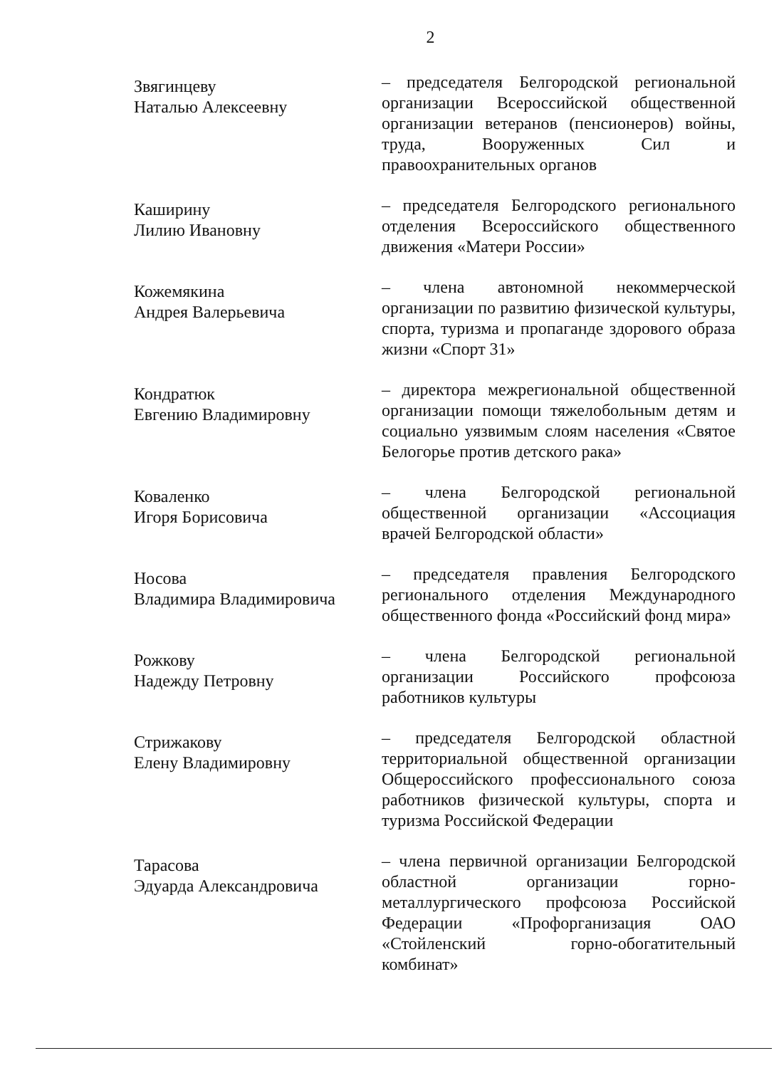2
Звягинцеву
Наталью Алексеевну
– председателя Белгородской региональной организации Всероссийской общественной организации ветеранов (пенсионеров) войны, труда, Вооруженных Сил и правоохранительных органов
Каширину
Лилию Ивановну
– председателя Белгородского регионального отделения Всероссийского общественного движения «Матери России»
Кожемякина
Андрея Валерьевича
– члена автономной некоммерческой организации по развитию физической культуры, спорта, туризма и пропаганде здорового образа жизни «Спорт 31»
Кондратюк
Евгению Владимировну
– директора межрегиональной общественной организации помощи тяжелобольным детям и социально уязвимым слоям населения «Святое Белогорье против детского рака»
Коваленко
Игоря Борисовича
– члена Белгородской региональной общественной организации «Ассоциация врачей Белгородской области»
Носова
Владимира Владимировича
– председателя правления Белгородского регионального отделения Международного общественного фонда «Российский фонд мира»
Рожкову
Надежду Петровну
– члена Белгородской региональной организации Российского профсоюза работников культуры
Стрижакову
Елену Владимировну
– председателя Белгородской областной территориальной общественной организации Общероссийского профессионального союза работников физической культуры, спорта и туризма Российской Федерации
Тарасова
Эдуарда Александровича
– члена первичной организации Белгородской областной организации горно-металлургического профсоюза Российской Федерации «Профорганизация ОАО «Стойленский горно-обогатительный комбинат»